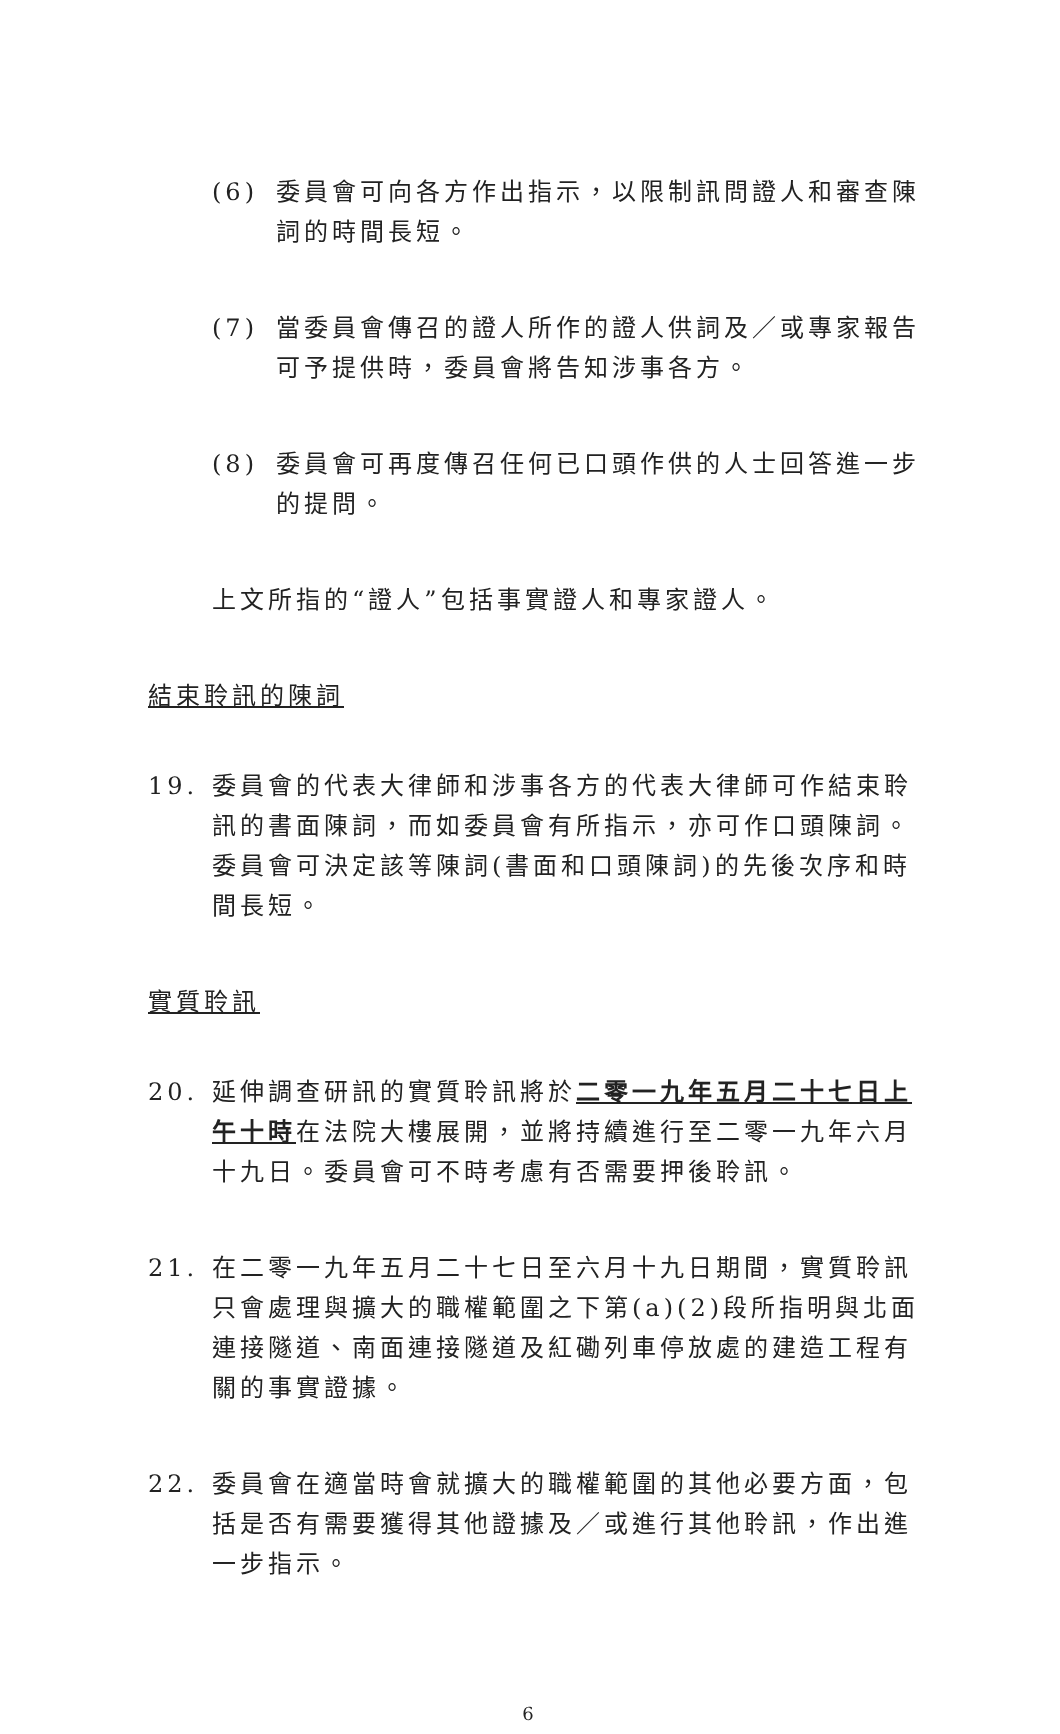(6) 委員會可向各方作出指示，以限制訊問證人和審查陳詞的時間長短。
(7) 當委員會傳召的證人所作的證人供詞及／或專家報告可予提供時，委員會將告知涉事各方。
(8) 委員會可再度傳召任何已口頭作供的人士回答進一步的提問。
上文所指的“證人”包括事實證人和專家證人。
結束聆訊的陳詞
19. 委員會的代表大律師和涉事各方的代表大律師可作結束聆訊的書面陳詞，而如委員會有所指示，亦可作口頭陳詞。委員會可決定該等陳詞(書面和口頭陳詞)的先後次序和時間長短。
實質聆訊
20. 延伸調查研訊的實質聆訊將於二零一九年五月二十七日上午十時在法院大樓展開，並將持續進行至二零一九年六月十九日。委員會可不時考慮有否需要押後聆訊。
21. 在二零一九年五月二十七日至六月十九日期間，實質聆訊只會處理與擴大的職權範圍之下第(a)(2)段所指明與北面連接隧道、南面連接隧道及紅磡列車停放處的建造工程有關的事實證據。
22. 委員會在適當時會就擴大的職權範圍的其他必要方面，包括是否有需要獲得其他證據及／或進行其他聆訊，作出進一步指示。
6